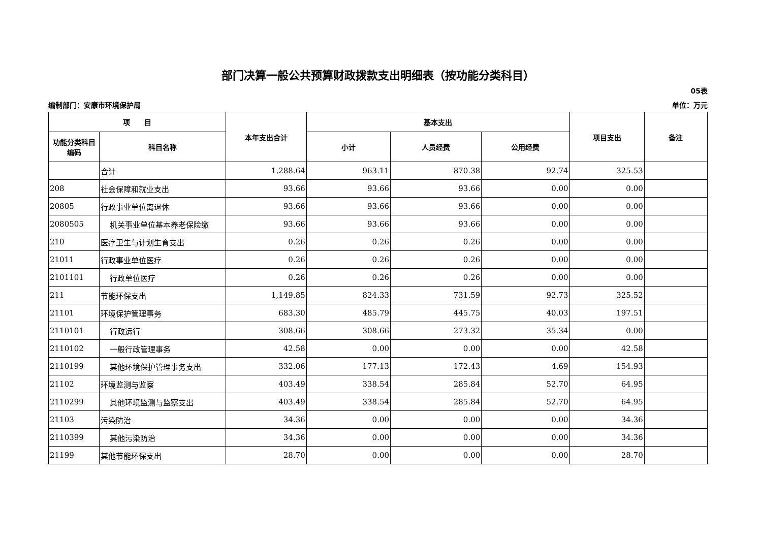部门决算一般公共预算财政拨款支出明细表（按功能分类科目）
05表
编制部门：安康市环境保护局 单位：万元
| 项 目 | | 本年支出合计 | 基本支出 | | | 项目支出 | 备注 |
| --- | --- | --- | --- | --- | --- | --- | --- |
| 功能分类科目编码 | 科目名称 | | 小计 | 人员经费 | 公用经费 | | |
| | 合计 | 1,288.64 | 963.11 | 870.38 | 92.74 | 325.53 | |
| 208 | 社会保障和就业支出 | 93.66 | 93.66 | 93.66 | 0.00 | 0.00 | |
| 20805 | 行政事业单位离退休 | 93.66 | 93.66 | 93.66 | 0.00 | 0.00 | |
| 2080505 | 机关事业单位基本养老保险缴 | 93.66 | 93.66 | 93.66 | 0.00 | 0.00 | |
| 210 | 医疗卫生与计划生育支出 | 0.26 | 0.26 | 0.26 | 0.00 | 0.00 | |
| 21011 | 行政事业单位医疗 | 0.26 | 0.26 | 0.26 | 0.00 | 0.00 | |
| 2101101 | 行政单位医疗 | 0.26 | 0.26 | 0.26 | 0.00 | 0.00 | |
| 211 | 节能环保支出 | 1,149.85 | 824.33 | 731.59 | 92.73 | 325.52 | |
| 21101 | 环境保护管理事务 | 683.30 | 485.79 | 445.75 | 40.03 | 197.51 | |
| 2110101 | 行政运行 | 308.66 | 308.66 | 273.32 | 35.34 | 0.00 | |
| 2110102 | 一般行政管理事务 | 42.58 | 0.00 | 0.00 | 0.00 | 42.58 | |
| 2110199 | 其他环境保护管理事务支出 | 332.06 | 177.13 | 172.43 | 4.69 | 154.93 | |
| 21102 | 环境监测与监察 | 403.49 | 338.54 | 285.84 | 52.70 | 64.95 | |
| 2110299 | 其他环境监测与监察支出 | 403.49 | 338.54 | 285.84 | 52.70 | 64.95 | |
| 21103 | 污染防治 | 34.36 | 0.00 | 0.00 | 0.00 | 34.36 | |
| 2110399 | 其他污染防治 | 34.36 | 0.00 | 0.00 | 0.00 | 34.36 | |
| 21199 | 其他节能环保支出 | 28.70 | 0.00 | 0.00 | 0.00 | 28.70 | |